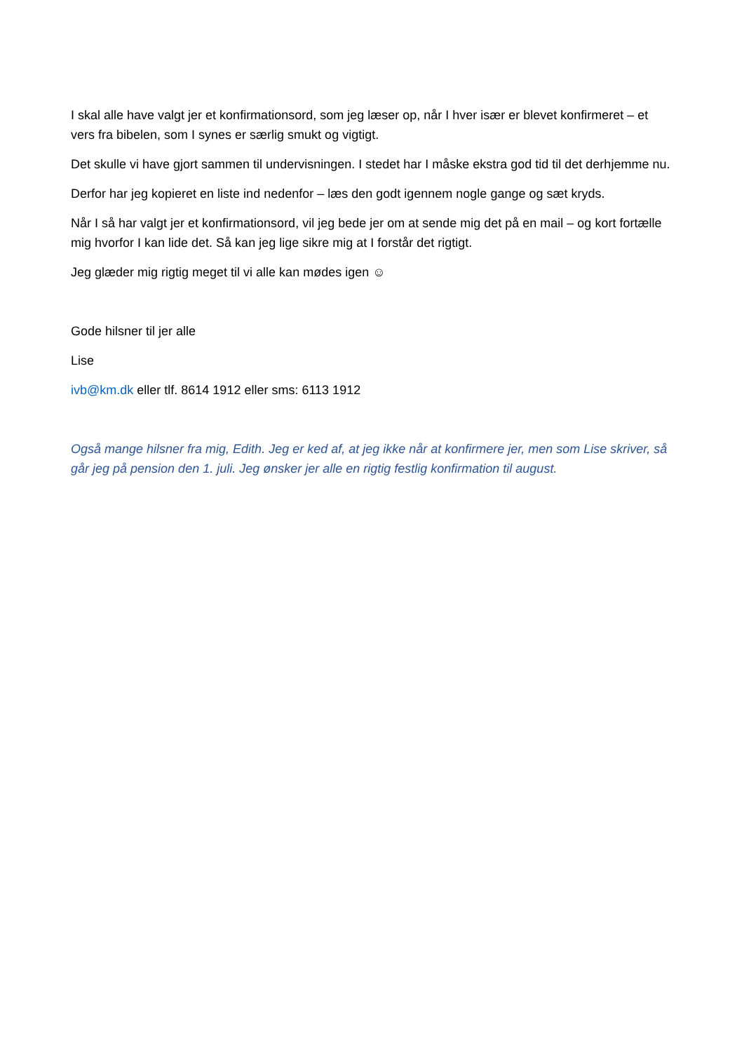I skal alle have valgt jer et konfirmationsord, som jeg læser op, når I hver især er blevet konfirmeret – et vers fra bibelen, som I synes er særlig smukt og vigtigt.
Det skulle vi have gjort sammen til undervisningen. I stedet har I måske ekstra god tid til det derhjemme nu.
Derfor har jeg kopieret en liste ind nedenfor – læs den godt igennem nogle gange og sæt kryds.
Når I så har valgt jer et konfirmationsord, vil jeg bede jer om at sende mig det på en mail – og kort fortælle mig hvorfor I kan lide det. Så kan jeg lige sikre mig at I forstår det rigtigt.
Jeg glæder mig rigtig meget til vi alle kan mødes igen ☺
Gode hilsner til jer alle
Lise
ivb@km.dk eller tlf. 8614 1912 eller sms: 6113 1912
Også mange hilsner fra mig, Edith. Jeg er ked af, at jeg ikke når at konfirmere jer, men som Lise skriver, så går jeg på pension den 1. juli. Jeg ønsker jer alle en rigtig festlig konfirmation til august.